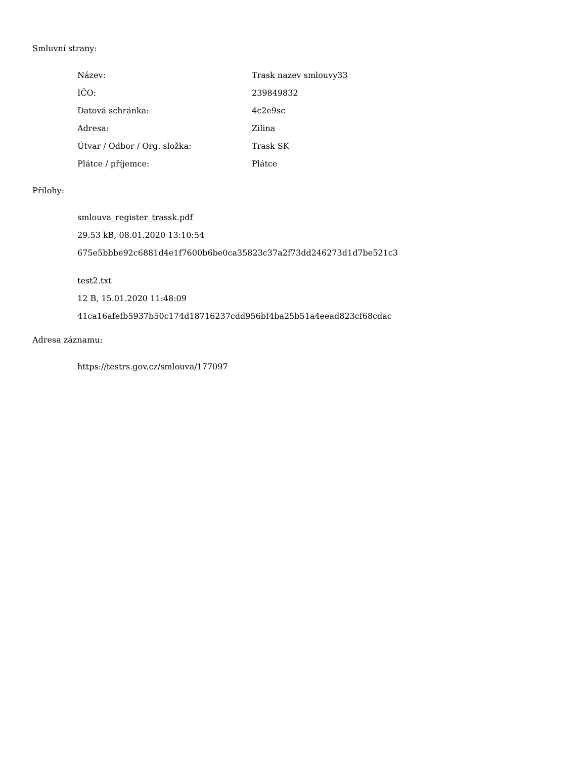Smluvní strany:
| Název: | Trask nazev smlouvy33 |
| IČO: | 239849832 |
| Datová schránka: | 4c2e9sc |
| Adresa: | Zilina |
| Útvar / Odbor / Org. složka: | Trask SK |
| Plátce / příjemce: | Plátce |
Přílohy:
smlouva_register_trassk.pdf
29.53 kB, 08.01.2020 13:10:54
675e5bbbe92c6881d4e1f7600b6be0ca35823c37a2f73dd246273d1d7be521c3
test2.txt
12 B, 15.01.2020 11:48:09
41ca16afefb5937b50c174d18716237cdd956bf4ba25b51a4eead823cf68cdac
Adresa záznamu:
https://testrs.gov.cz/smlouva/177097